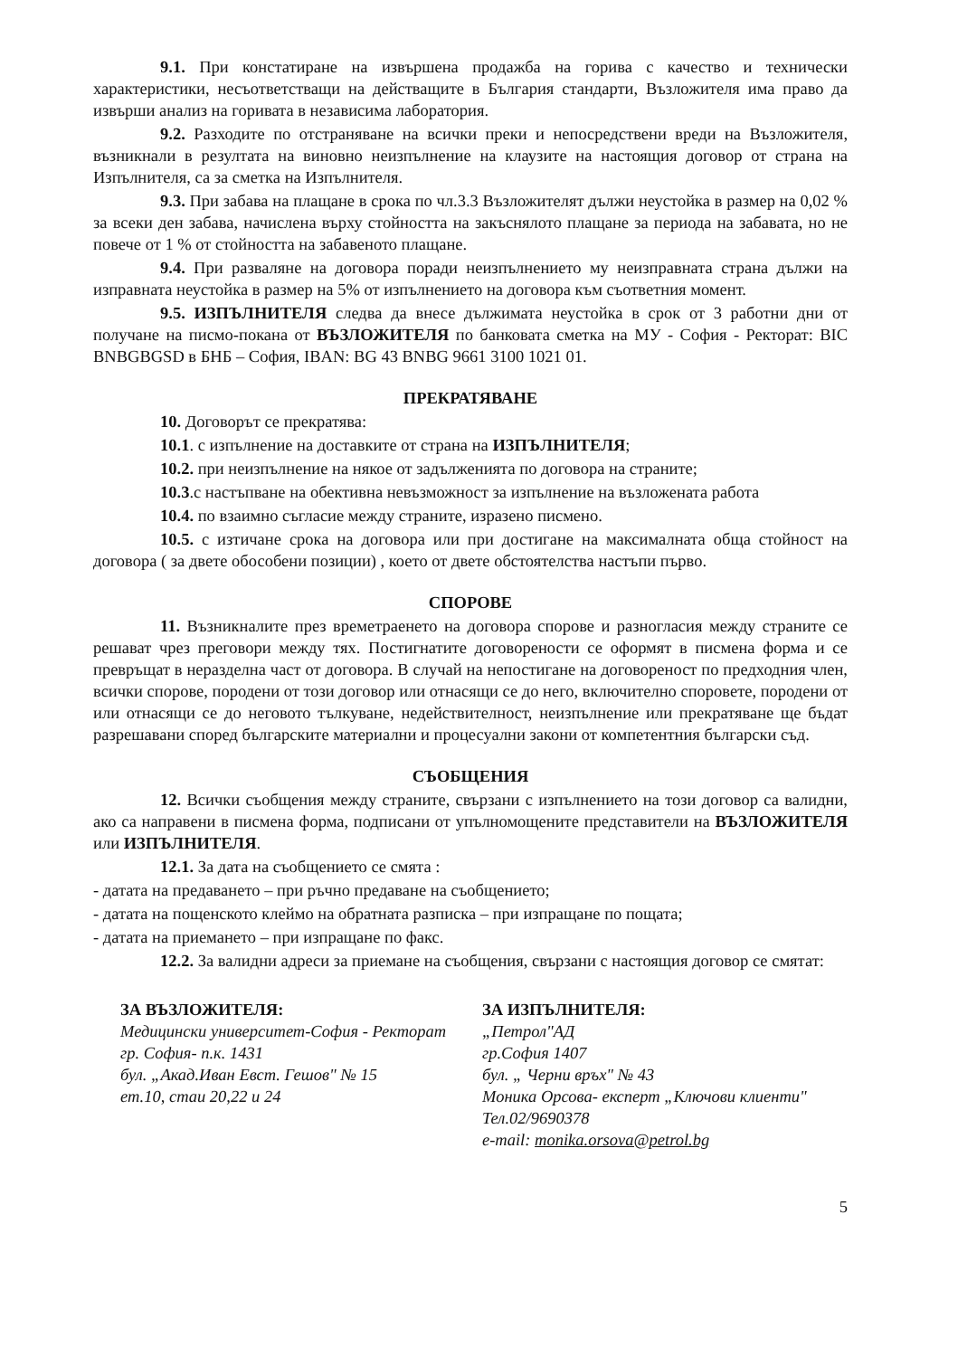9.1. При констатиране на извършена продажба на горива с качество и технически характеристики, несъответстващи на действащите в България стандарти, Възложителя има право да извърши анализ на горивата в независима лаборатория.
9.2. Разходите по отстраняване на всички преки и непосредствени вреди на Възложителя, възникнали в резултата на виновно неизпълнение на клаузите на настоящия договор от страна на Изпълнителя, са за сметка на Изпълнителя.
9.3. При забава на плащане в срока по чл.3.3 Възложителят дължи неустойка в размер на 0,02 % за всеки ден забава, начислена върху стойността на закъснялото плащане за периода на забавата, но не повече от 1 % от стойността на забавеното плащане.
9.4. При разваляне на договора поради неизпълнението му неизправната страна дължи на изправната неустойка в размер на 5% от изпълнението на договора към съответния момент.
9.5. ИЗПЪЛНИТЕЛЯ следва да внесе дължимата неустойка в срок от 3 работни дни от получане на писмо-покана от ВЪЗЛОЖИТЕЛЯ по банковата сметка на МУ - София - Ректорат: BIC BNBGBGSD в БНБ – София, IBAN: BG 43 BNBG 9661 3100 1021 01.
ПРЕКРАТЯВАНЕ
10. Договорът се прекратява:
10.1. с изпълнение на доставките от страна на ИЗПЪЛНИТЕЛЯ;
10.2. при неизпълнение на някое от задълженията по договора на страните;
10.3.с настъпване на обективна невъзможност за изпълнение на възложената работа
10.4. по взаимно съгласие между страните, изразено писмено.
10.5. с изтичане срока на договора или при достигане на максималната обща стойност на договора ( за двете обособени позиции) , което от двете обстоятелства настъпи първо.
СПОРОВЕ
11. Възникналите през времетраенето на договора спорове и разногласия между страните се решават чрез преговори между тях. Постигнатите договорености се оформят в писмена форма и се превръщат в неразделна част от договора. В случай на непостигане на договореност по предходния член, всички спорове, породени от този договор или отнасящи се до него, включително споровете, породени от или отнасящи се до неговото тълкуване, недействителност, неизпълнение или прекратяване ще бъдат разрешавани според българските материални и процесуални закони от компетентния български съд.
СЪОБЩЕНИЯ
12. Всички съобщения между страните, свързани с изпълнението на този договор са валидни, ако са направени в писмена форма, подписани от упълномощените представители на ВЪЗЛОЖИТЕЛЯ или ИЗПЪЛНИТЕЛЯ.
12.1. За дата на съобщението се смята :
- датата на предаването – при ръчно предаване на съобщението;
- датата на пощенското клеймо на обратната разписка – при изпращане по пощата;
- датата на приемането – при изпращане по факс.
12.2. За валидни адреси за приемане на съобщения, свързани с настоящия договор се смятат:
ЗА ВЪЗЛОЖИТЕЛЯ:
Медицински университет-София - Ректорат
гр. София- п.к. 1431
бул. „Акад.Иван Евст. Гешов" № 15
ет.10, стаи 20,22 и 24
ЗА ИЗПЪЛНИТЕЛЯ:
„Петрол"АД
гр.София 1407
бул. „ Черни връх" № 43
Моника Орсова- експерт „Ключови клиенти"
Тел.02/9690378
e-mail: monika.orsova@petrol.bg
5